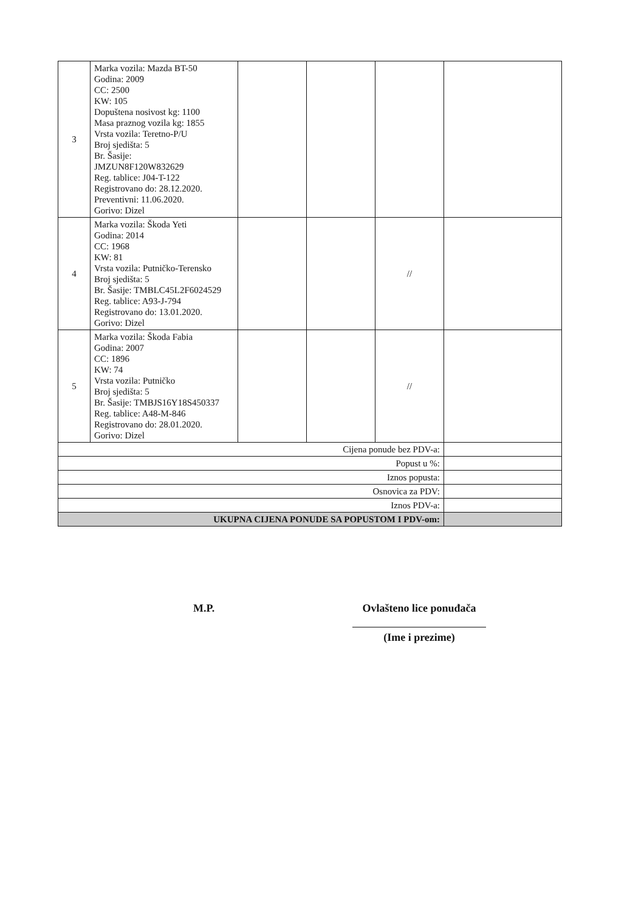| 3 | Marka vozila: Mazda BT-50 Godina: 2009 CC: 2500 KW: 105 Dopuštena nosivost kg: 1100 Masa praznog vozila kg: 1855 Vrsta vozila: Teretno-P/U Broj sjedišta: 5 Br. Šasije: JMZUN8F120W832629 Reg. tablice: J04-T-122 Registrovano do: 28.12.2020. Preventivni: 11.06.2020. Gorivo: Dizel | | | | |
| 4 | Marka vozila: Škoda Yeti Godina: 2014 CC: 1968 KW: 81 Vrsta vozila: Putničko-Terensko Broj sjedišta: 5 Br. Šasije: TMBLC45L2F6024529 Reg. tablice: A93-J-794 Registrovano do: 13.01.2020. Gorivo: Dizel | | | // | |
| 5 | Marka vozila: Škoda Fabia Godina: 2007 CC: 1896 KW: 74 Vrsta vozila: Putničko Broj sjedišta: 5 Br. Šasije: TMBJS16Y18S450337 Reg. tablice: A48-M-846 Registrovano do: 28.01.2020. Gorivo: Dizel | | | // | |
| Cijena ponude bez PDV-a: | | | | | |
| Popust u %: | | | | | |
| Iznos popusta: | | | | | |
| Osnovica za PDV: | | | | | |
| Iznos PDV-a: | | | | | |
| UKUPNA CIJENA PONUDE SA POPUSTOM I PDV-om: | | | | | |
M.P.
Ovlašteno lice ponuđača
(Ime i prezime)